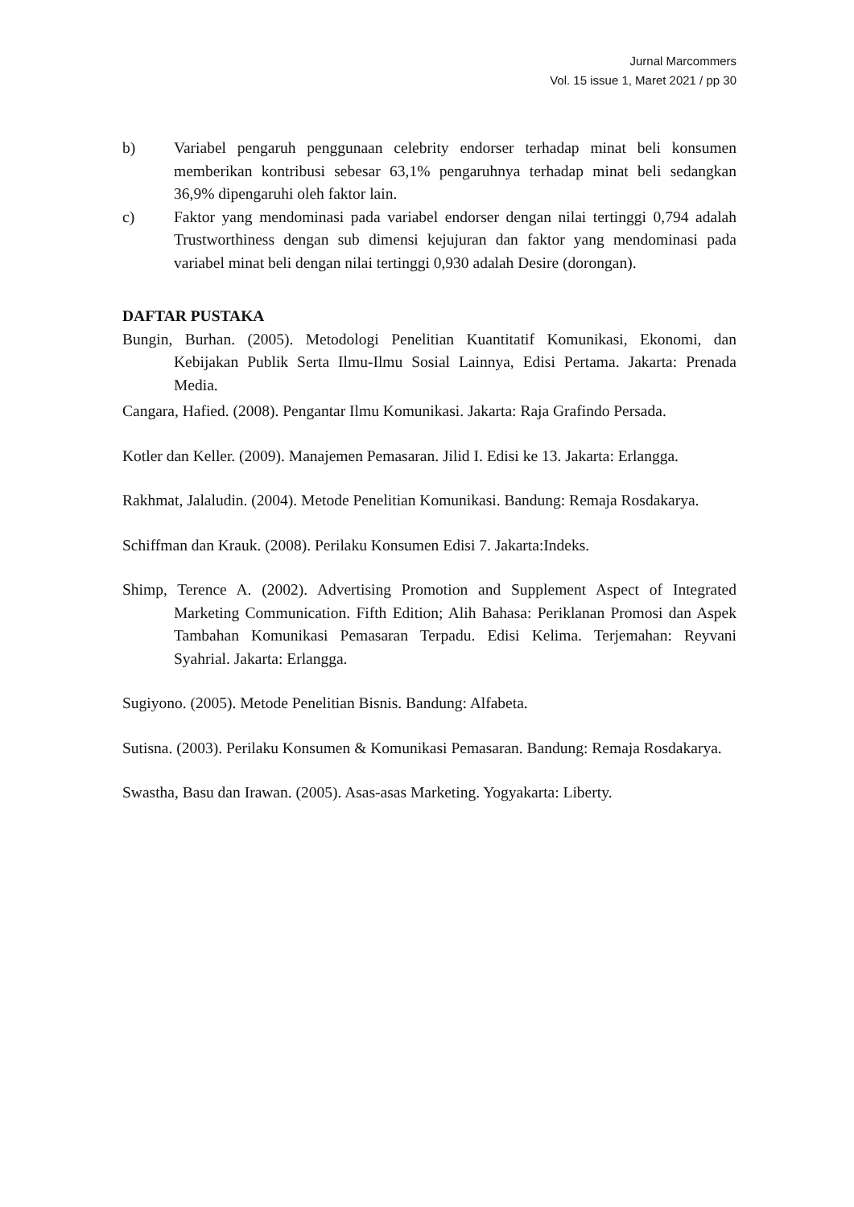Jurnal Marcommers
Vol. 15 issue 1, Maret 2021 / pp 30
b) Variabel pengaruh penggunaan celebrity endorser terhadap minat beli konsumen memberikan kontribusi sebesar 63,1% pengaruhnya terhadap minat beli sedangkan 36,9% dipengaruhi oleh faktor lain.
c) Faktor yang mendominasi pada variabel endorser dengan nilai tertinggi 0,794 adalah Trustworthiness dengan sub dimensi kejujuran dan faktor yang mendominasi pada variabel minat beli dengan nilai tertinggi 0,930 adalah Desire (dorongan).
DAFTAR PUSTAKA
Bungin, Burhan. (2005). Metodologi Penelitian Kuantitatif Komunikasi, Ekonomi, dan Kebijakan Publik Serta Ilmu-Ilmu Sosial Lainnya, Edisi Pertama. Jakarta: Prenada Media.
Cangara, Hafied. (2008). Pengantar Ilmu Komunikasi. Jakarta: Raja Grafindo Persada.
Kotler dan Keller. (2009). Manajemen Pemasaran. Jilid I. Edisi ke 13. Jakarta: Erlangga.
Rakhmat, Jalaludin. (2004). Metode Penelitian Komunikasi. Bandung: Remaja Rosdakarya.
Schiffman dan Krauk. (2008). Perilaku Konsumen Edisi 7. Jakarta:Indeks.
Shimp, Terence A. (2002). Advertising Promotion and Supplement Aspect of Integrated Marketing Communication. Fifth Edition; Alih Bahasa: Periklanan Promosi dan Aspek Tambahan Komunikasi Pemasaran Terpadu. Edisi Kelima. Terjemahan: Reyvani Syahrial. Jakarta: Erlangga.
Sugiyono. (2005). Metode Penelitian Bisnis. Bandung: Alfabeta.
Sutisna. (2003). Perilaku Konsumen & Komunikasi Pemasaran. Bandung: Remaja Rosdakarya.
Swastha, Basu dan Irawan. (2005). Asas-asas Marketing. Yogyakarta: Liberty.